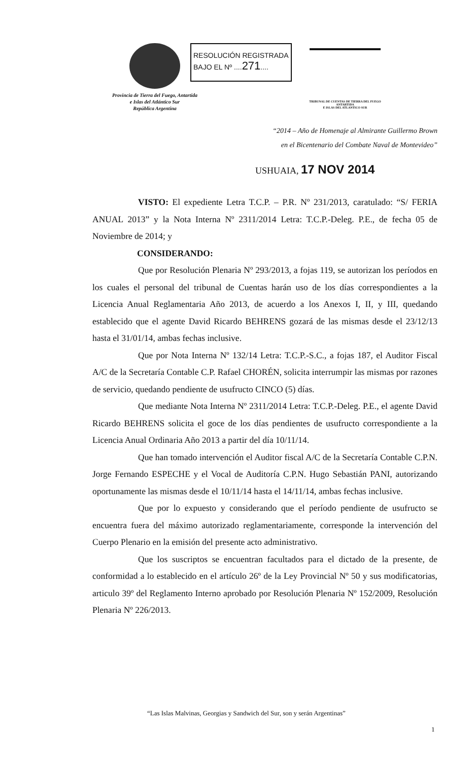Provincia de Tierra del Fuego, Antartida
e Islas del Atlántico Sur
República Argentina
RESOLUCIÓN REGISTRADA
BAJO EL Nº ....271....
TRIBUNAL DE CUENTAS DE TIERRA DEL FUEGO
ANTARTIDA
E ISLAS DEL ATLANTICO SUR
“2014 – Año de Homenaje al Almirante Guillermo Brown
en el Bicentenario del Combate Naval de Montevideo”
USHUAIA, 17 NOV 2014
VISTO: El expediente Letra T.C.P. – P.R. Nº 231/2013, caratulado: “S/ FERIA ANUAL 2013” y la Nota Interna Nº 2311/2014 Letra: T.C.P.-Deleg. P.E., de fecha 05 de Noviembre de 2014; y
CONSIDERANDO:
Que por Resolución Plenaria Nº 293/2013, a fojas 119, se autorizan los períodos en los cuales el personal del tribunal de Cuentas harán uso de los días correspondientes a la Licencia Anual Reglamentaria Año 2013, de acuerdo a los Anexos I, II, y III, quedando establecido que el agente David Ricardo BEHRENS gozará de las mismas desde el 23/12/13 hasta el 31/01/14, ambas fechas inclusive.
Que por Nota Interna Nº 132/14 Letra: T.C.P.-S.C., a fojas 187, el Auditor Fiscal A/C de la Secretaría Contable C.P. Rafael CHORÉN, solicita interrumpir las mismas por razones de servicio, quedando pendiente de usufructo CINCO (5) días.
Que mediante Nota Interna Nº 2311/2014 Letra: T.C.P.-Deleg. P.E., el agente David Ricardo BEHRENS solicita el goce de los días pendientes de usufructo correspondiente a la Licencia Anual Ordinaria Año 2013 a partir del día 10/11/14.
Que han tomado intervención el Auditor fiscal A/C de la Secretaría Contable C.P.N. Jorge Fernando ESPECHE y el Vocal de Auditoría C.P.N. Hugo Sebastián PANI, autorizando oportunamente las mismas desde el 10/11/14 hasta el 14/11/14, ambas fechas inclusive.
Que por lo expuesto y considerando que el período pendiente de usufructo se encuentra fuera del máximo autorizado reglamentariamente, corresponde la intervención del Cuerpo Plenario en la emisión del presente acto administrativo.
Que los suscriptos se encuentran facultados para el dictado de la presente, de conformidad a lo establecido en el artículo 26º de la Ley Provincial Nº 50 y sus modificatorias, articulo 39º del Reglamento Interno aprobado por Resolución Plenaria Nº 152/2009, Resolución Plenaria Nº 226/2013.
“Las Islas Malvinas, Georgias y Sandwich del Sur, son y serán Argentinas”
1